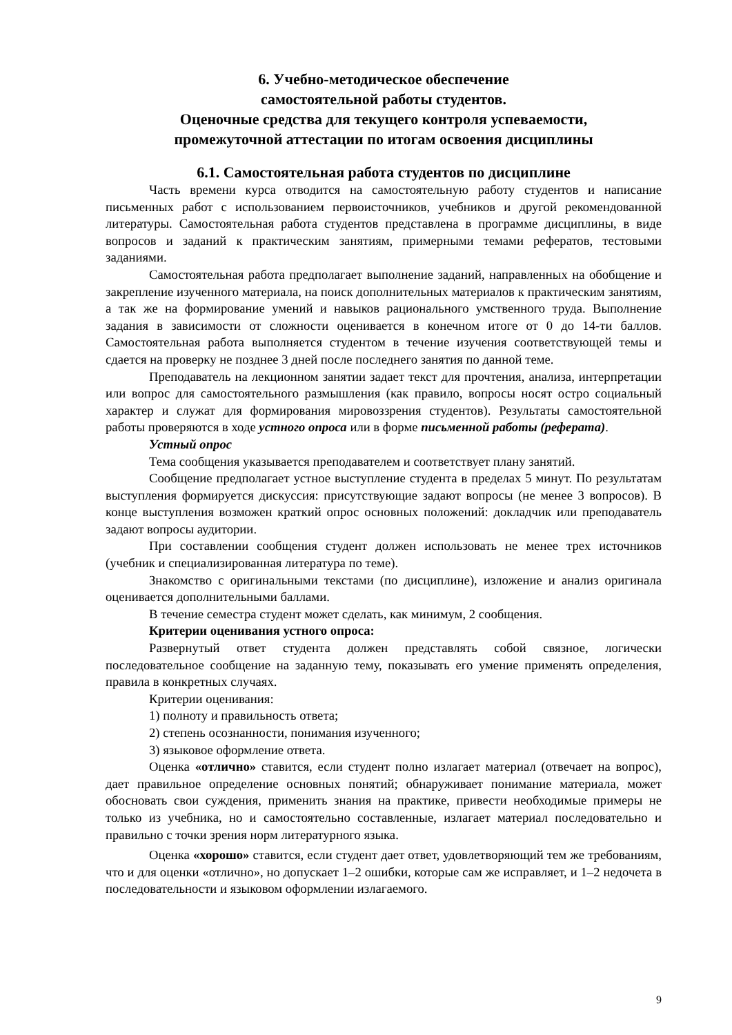6. Учебно-методическое обеспечение
самостоятельной работы студентов.
Оценочные средства для текущего контроля успеваемости,
промежуточной аттестации по итогам освоения дисциплины
6.1. Самостоятельная работа студентов по дисциплине
Часть времени курса отводится на самостоятельную работу студентов и написание письменных работ с использованием первоисточников, учебников и другой рекомендованной литературы. Самостоятельная работа студентов представлена в программе дисциплины, в виде вопросов и заданий к практическим занятиям, примерными темами рефератов, тестовыми заданиями.
Самостоятельная работа предполагает выполнение заданий, направленных на обобщение и закрепление изученного материала, на поиск дополнительных материалов к практическим занятиям, а так же на формирование умений и навыков рационального умственного труда. Выполнение задания в зависимости от сложности оценивается в конечном итоге от 0 до 14-ти баллов. Самостоятельная работа выполняется студентом в течение изучения соответствующей темы и сдается на проверку не позднее 3 дней после последнего занятия по данной теме.
Преподаватель на лекционном занятии задает текст для прочтения, анализа, интерпретации или вопрос для самостоятельного размышления (как правило, вопросы носят остро социальный характер и служат для формирования мировоззрения студентов). Результаты самостоятельной работы проверяются в ходе устного опроса или в форме письменной работы (реферата).
Устный опрос
Тема сообщения указывается преподавателем и соответствует плану занятий.
Сообщение предполагает устное выступление студента в пределах 5 минут. По результатам выступления формируется дискуссия: присутствующие задают вопросы (не менее 3 вопросов). В конце выступления возможен краткий опрос основных положений: докладчик или преподаватель задают вопросы аудитории.
При составлении сообщения студент должен использовать не менее трех источников (учебник и специализированная литература по теме).
Знакомство с оригинальными текстами (по дисциплине), изложение и анализ оригинала оценивается дополнительными баллами.
В течение семестра студент может сделать, как минимум, 2 сообщения.
Критерии оценивания устного опроса:
Развернутый ответ студента должен представлять собой связное, логически последовательное сообщение на заданную тему, показывать его умение применять определения, правила в конкретных случаях.
Критерии оценивания:
1) полноту и правильность ответа;
2) степень осознанности, понимания изученного;
3) языковое оформление ответа.
Оценка «отлично» ставится, если студент полно излагает материал (отвечает на вопрос), дает правильное определение основных понятий; обнаруживает понимание материала, может обосновать свои суждения, применить знания на практике, привести необходимые примеры не только из учебника, но и самостоятельно составленные, излагает материал последовательно и правильно с точки зрения норм литературного языка.
Оценка «хорошо» ставится, если студент дает ответ, удовлетворяющий тем же требованиям, что и для оценки «отлично», но допускает 1–2 ошибки, которые сам же исправляет, и 1–2 недочета в последовательности и языковом оформлении излагаемого.
9